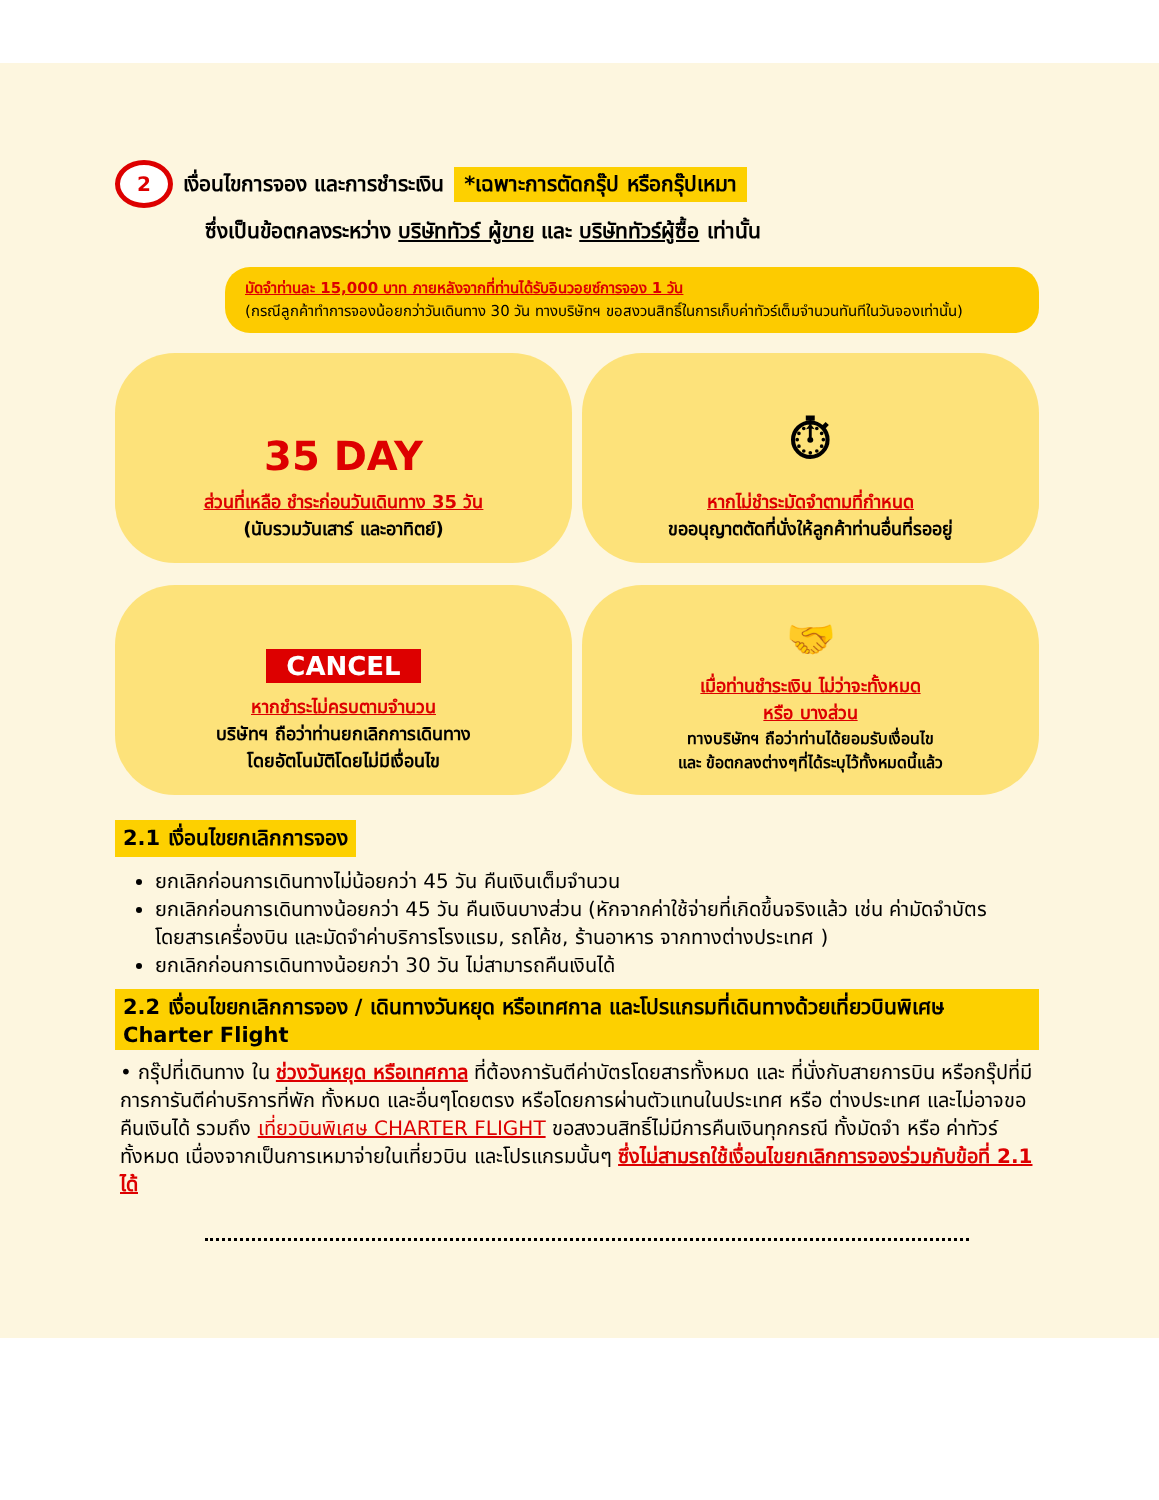2 เงื่อนไขการจอง และการชำระเงิน *เฉพาะการตัดกรุ๊ป หรือกรุ๊ปเหมา
ซึ่งเป็นข้อตกลงระหว่าง บริษัททัวร์ ผู้ขาย และ บริษัททัวร์ผู้ซื้อ เท่านั้น
มัดจำท่านละ 15,000 บาท ภายหลังจากที่ท่านได้รับอินวอยซ์การจอง 1 วัน
(กรณีลูกค้าทำการจองน้อยกว่าวันเดินทาง 30 วัน ทางบริษัทฯ ขอสงวนสิทธิ์ในการเก็บค่าทัวร์เต็มจำนวนทันทีในวันจองเท่านั้น)
35 DAY
ส่วนที่เหลือ ชำระก่อนวันเดินทาง 35 วัน
(นับรวมวันเสาร์ และอาทิตย์)
⏱
หากไม่ชำระมัดจำตามที่กำหนด
ขออนุญาตตัดที่นั่งให้ลูกค้าท่านอื่นที่รออยู่
CANCEL
หากชำระไม่ครบตามจำนวน
บริษัทฯ ถือว่าท่านยกเลิกการเดินทาง
โดยอัตโนมัติโดยไม่มีเงื่อนไข
🤝
เมื่อท่านชำระเงิน ไม่ว่าจะทั้งหมด
หรือ บางส่วน
ทางบริษัทฯ ถือว่าท่านได้ยอมรับเงื่อนไข
และ ข้อตกลงต่างๆที่ได้ระบุไว้ทั้งหมดนี้แล้ว
2.1 เงื่อนไขยกเลิกการจอง
ยกเลิกก่อนการเดินทางไม่น้อยกว่า 45 วัน คืนเงินเต็มจำนวน
ยกเลิกก่อนการเดินทางน้อยกว่า 45 วัน คืนเงินบางส่วน (หักจากค่าใช้จ่ายที่เกิดขึ้นจริงแล้ว เช่น ค่ามัดจำบัตรโดยสารเครื่องบิน และมัดจำค่าบริการโรงแรม, รถโค้ช, ร้านอาหาร จากทางต่างประเทศ )
ยกเลิกก่อนการเดินทางน้อยกว่า 30 วัน ไม่สามารถคืนเงินได้
2.2 เงื่อนไขยกเลิกการจอง / เดินทางวันหยุด หรือเทศกาล และโปรแกรมที่เดินทางด้วยเที่ยวบินพิเศษ Charter Flight
• กรุ๊ปที่เดินทาง ใน ช่วงวันหยุด หรือเทศกาล ที่ต้องการันตีค่าบัตรโดยสารทั้งหมด และ ที่นั่งกับสายการบิน หรือกรุ๊ปที่มีการการันตีค่าบริการที่พัก ทั้งหมด และอื่นๆโดยตรง หรือโดยการผ่านตัวแทนในประเทศ หรือ ต่างประเทศ และไม่อาจขอคืนเงินได้ รวมถึง เที่ยวบินพิเศษ CHARTER FLIGHT ขอสงวนสิทธิ์ไม่มีการคืนเงินทุกกรณี ทั้งมัดจำ หรือ ค่าทัวร์ทั้งหมด เนื่องจากเป็นการเหมาจ่ายในเที่ยวบิน และโปรแกรมนั้นๆ ซึ่งไม่สามรถใช้เงื่อนไขยกเลิกการจองร่วมกับข้อที่ 2.1 ได้